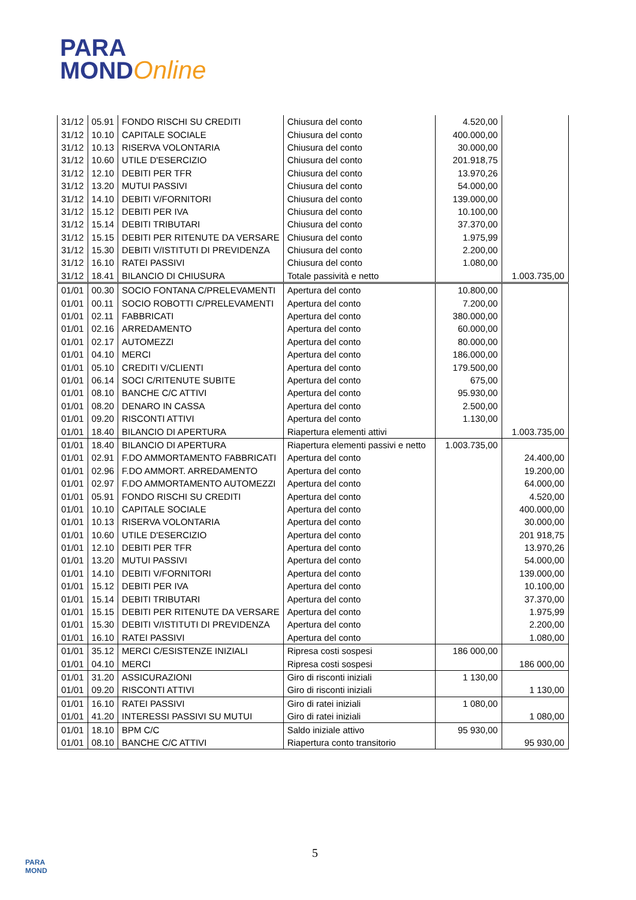PARA
MONDOnline
| 31/12 | 05.91 | FONDO RISCHI SU CREDITI | Chiusura del conto | 4.520,00 | |
| 31/12 | 10.10 | CAPITALE SOCIALE | Chiusura del conto | 400.000,00 | |
| 31/12 | 10.13 | RISERVA VOLONTARIA | Chiusura del conto | 30.000,00 | |
| 31/12 | 10.60 | UTILE D'ESERCIZIO | Chiusura del conto | 201.918,75 | |
| 31/12 | 12.10 | DEBITI PER TFR | Chiusura del conto | 13.970,26 | |
| 31/12 | 13.20 | MUTUI PASSIVI | Chiusura del conto | 54.000,00 | |
| 31/12 | 14.10 | DEBITI V/FORNITORI | Chiusura del conto | 139.000,00 | |
| 31/12 | 15.12 | DEBITI PER IVA | Chiusura del conto | 10.100,00 | |
| 31/12 | 15.14 | DEBITI TRIBUTARI | Chiusura del conto | 37.370,00 | |
| 31/12 | 15.15 | DEBITI PER RITENUTE DA VERSARE | Chiusura del conto | 1.975,99 | |
| 31/12 | 15.30 | DEBITI V/ISTITUTI DI PREVIDENZA | Chiusura del conto | 2.200,00 | |
| 31/12 | 16.10 | RATEI PASSIVI | Chiusura del conto | 1.080,00 | |
| 31/12 | 18.41 | BILANCIO DI CHIUSURA | Totale passività e netto | | 1.003.735,00 |
| 01/01 | 00.30 | SOCIO FONTANA C/PRELEVAMENTI | Apertura del conto | 10.800,00 | |
| 01/01 | 00.11 | SOCIO ROBOTTI C/PRELEVAMENTI | Apertura del conto | 7.200,00 | |
| 01/01 | 02.11 | FABBRICATI | Apertura del conto | 380.000,00 | |
| 01/01 | 02.16 | ARREDAMENTO | Apertura del conto | 60.000,00 | |
| 01/01 | 02.17 | AUTOMEZZI | Apertura del conto | 80.000,00 | |
| 01/01 | 04.10 | MERCI | Apertura del conto | 186.000,00 | |
| 01/01 | 05.10 | CREDITI V/CLIENTI | Apertura del conto | 179.500,00 | |
| 01/01 | 06.14 | SOCI C/RITENUTE SUBITE | Apertura del conto | 675,00 | |
| 01/01 | 08.10 | BANCHE C/C ATTIVI | Apertura del conto | 95.930,00 | |
| 01/01 | 08.20 | DENARO IN CASSA | Apertura del conto | 2.500,00 | |
| 01/01 | 09.20 | RISCONTI ATTIVI | Apertura del conto | 1.130,00 | |
| 01/01 | 18.40 | BILANCIO DI APERTURA | Riapertura elementi attivi | | 1.003.735,00 |
| 01/01 | 18.40 | BILANCIO DI APERTURA | Riapertura elementi passivi e netto | 1.003.735,00 | |
| 01/01 | 02.91 | F.DO AMMORTAMENTO FABBRICATI | Apertura del conto | | 24.400,00 |
| 01/01 | 02.96 | F.DO AMMORT. ARREDAMENTO | Apertura del conto | | 19.200,00 |
| 01/01 | 02.97 | F.DO AMMORTAMENTO AUTOMEZZI | Apertura del conto | | 64.000,00 |
| 01/01 | 05.91 | FONDO RISCHI SU CREDITI | Apertura del conto | | 4.520,00 |
| 01/01 | 10.10 | CAPITALE SOCIALE | Apertura del conto | | 400.000,00 |
| 01/01 | 10.13 | RISERVA VOLONTARIA | Apertura del conto | | 30.000,00 |
| 01/01 | 10.60 | UTILE D'ESERCIZIO | Apertura del conto | | 201 918,75 |
| 01/01 | 12.10 | DEBITI PER TFR | Apertura del conto | | 13.970,26 |
| 01/01 | 13.20 | MUTUI PASSIVI | Apertura del conto | | 54.000,00 |
| 01/01 | 14.10 | DEBITI V/FORNITORI | Apertura del conto | | 139.000,00 |
| 01/01 | 15.12 | DEBITI PER IVA | Apertura del conto | | 10.100,00 |
| 01/01 | 15.14 | DEBITI TRIBUTARI | Apertura del conto | | 37.370,00 |
| 01/01 | 15.15 | DEBITI PER RITENUTE DA VERSARE | Apertura del conto | | 1.975,99 |
| 01/01 | 15.30 | DEBITI V/ISTITUTI DI PREVIDENZA | Apertura del conto | | 2.200,00 |
| 01/01 | 16.10 | RATEI PASSIVI | Apertura del conto | | 1.080,00 |
| 01/01 | 35.12 | MERCI C/ESISTENZE INIZIALI | Ripresa costi sospesi | 186 000,00 | |
| 01/01 | 04.10 | MERCI | Ripresa costi sospesi | | 186 000,00 |
| 01/01 | 31.20 | ASSICURAZIONI | Giro di risconti iniziali | 1 130,00 | |
| 01/01 | 09.20 | RISCONTI ATTIVI | Giro di risconti iniziali | | 1 130,00 |
| 01/01 | 16.10 | RATEI PASSIVI | Giro di ratei iniziali | 1 080,00 | |
| 01/01 | 41.20 | INTERESSI PASSIVI SU MUTUI | Giro di ratei iniziali | | 1 080,00 |
| 01/01 | 18.10 | BPM C/C | Saldo iniziale attivo | 95 930,00 | |
| 01/01 | 08.10 | BANCHE C/C ATTIVI | Riapertura conto transitorio | | 95 930,00 |
PARA
MOND
5